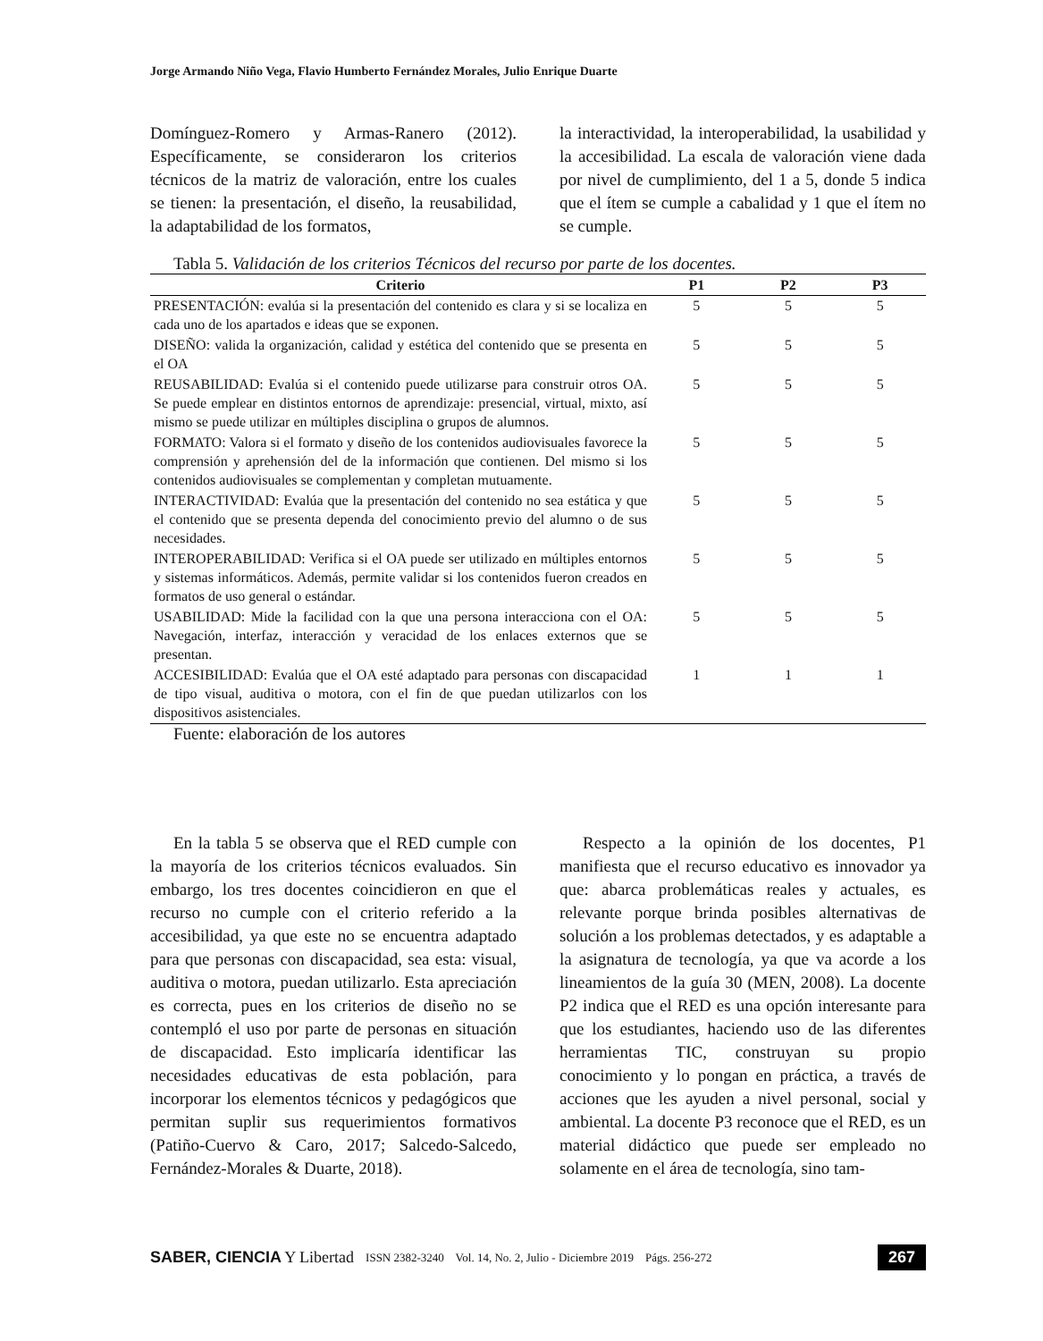Jorge Armando Niño Vega, Flavio Humberto Fernández Morales, Julio Enrique Duarte
Domínguez-Romero y Armas-Ranero (2012). Específicamente, se consideraron los criterios técnicos de la matriz de valoración, entre los cuales se tienen: la presentación, el diseño, la reusabilidad, la adaptabilidad de los formatos,
la interactividad, la interoperabilidad, la usabilidad y la accesibilidad. La escala de valoración viene dada por nivel de cumplimiento, del 1 a 5, donde 5 indica que el ítem se cumple a cabalidad y 1 que el ítem no se cumple.
Tabla 5. Validación de los criterios Técnicos del recurso por parte de los docentes.
| Criterio | P1 | P2 | P3 |
| --- | --- | --- | --- |
| PRESENTACIÓN: evalúa si la presentación del contenido es clara y si se localiza en cada uno de los apartados e ideas que se exponen. | 5 | 5 | 5 |
| DISEÑO: valida la organización, calidad y estética del contenido que se presenta en el OA | 5 | 5 | 5 |
| REUSABILIDAD: Evalúa si el contenido puede utilizarse para construir otros OA. Se puede emplear en distintos entornos de aprendizaje: presencial, virtual, mixto, así mismo se puede utilizar en múltiples disciplina o grupos de alumnos. | 5 | 5 | 5 |
| FORMATO: Valora si el formato y diseño de los contenidos audiovisuales favorece la comprensión y aprehensión del de la información que contienen. Del mismo si los contenidos audiovisuales se complementan y completan mutuamente. | 5 | 5 | 5 |
| INTERACTIVIDAD: Evalúa que la presentación del contenido no sea estática y que el contenido que se presenta dependa del conocimiento previo del alumno o de sus necesidades. | 5 | 5 | 5 |
| INTEROPERABILIDAD: Verifica si el OA puede ser utilizado en múltiples entornos y sistemas informáticos. Además, permite validar si los contenidos fueron creados en formatos de uso general o estándar. | 5 | 5 | 5 |
| USABILIDAD: Mide la facilidad con la que una persona interacciona con el OA: Navegación, interfaz, interacción y veracidad de los enlaces externos que se presentan. | 5 | 5 | 5 |
| ACCESIBILIDAD: Evalúa que el OA esté adaptado para personas con discapacidad de tipo visual, auditiva o motora, con el fin de que puedan utilizarlos con los dispositivos asistenciales. | 1 | 1 | 1 |
Fuente: elaboración de los autores
En la tabla 5 se observa que el RED cumple con la mayoría de los criterios técnicos evaluados. Sin embargo, los tres docentes coincidieron en que el recurso no cumple con el criterio referido a la accesibilidad, ya que este no se encuentra adaptado para que personas con discapacidad, sea esta: visual, auditiva o motora, puedan utilizarlo. Esta apreciación es correcta, pues en los criterios de diseño no se contempló el uso por parte de personas en situación de discapacidad. Esto implicaría identificar las necesidades educativas de esta población, para incorporar los elementos técnicos y pedagógicos que permitan suplir sus requerimientos formativos (Patiño-Cuervo & Caro, 2017; Salcedo-Salcedo, Fernández-Morales & Duarte, 2018).
Respecto a la opinión de los docentes, P1 manifiesta que el recurso educativo es innovador ya que: abarca problemáticas reales y actuales, es relevante porque brinda posibles alternativas de solución a los problemas detectados, y es adaptable a la asignatura de tecnología, ya que va acorde a los lineamientos de la guía 30 (MEN, 2008). La docente P2 indica que el RED es una opción interesante para que los estudiantes, haciendo uso de las diferentes herramientas TIC, construyan su propio conocimiento y lo pongan en práctica, a través de acciones que les ayuden a nivel personal, social y ambiental. La docente P3 reconoce que el RED, es un material didáctico que puede ser empleado no solamente en el área de tecnología, sino tam-
SABER, CIENCIA Y Libertad ISSN 2382-3240 Vol. 14, No. 2, Julio - Diciembre 2019 Págs. 256-272 267